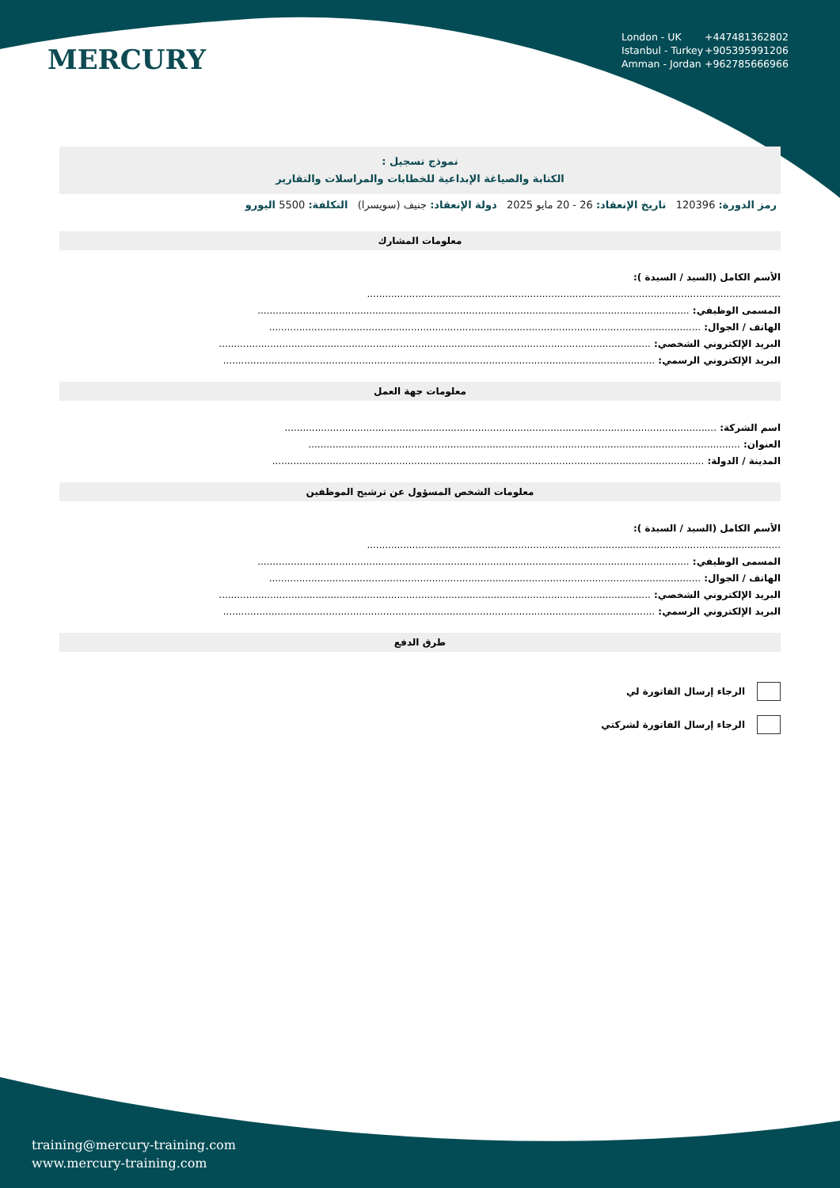MERCURY
London - UK +447481362802
Istanbul - Turkey +905395991206
Amman - Jordan +962785666966
نموذج تسجيل :
الكتابة والصياغة الإبداعية للخطابات والمراسلات والتقارير
رمز الدورة: 120396 تاريخ الإنعقاد: 26 - 20 مايو 2025 دولة الإنعقاد: جنيف (سويسرا) التكلفة: 5500 اليورو
معلومات المشارك
الأسم الكامل (السيد / السيدة ):
.........................................................................................................................................
المسمى الوظيفي: ...............................................................................................................................................
الهاتف / الجوال: ...............................................................................................................................................
البريد الإلكتروني الشخصي: ...............................................................................................................................................
البريد الإلكتروني الرسمي: ...............................................................................................................................................
معلومات جهة العمل
اسم الشركة: ...............................................................................................................................................
العنوان: ...............................................................................................................................................
المدينة / الدولة: ...............................................................................................................................................
معلومات الشخص المسؤول عن ترشيح الموظفين
الأسم الكامل (السيد / السيدة ):
.........................................................................................................................................
المسمى الوظيفي: ...............................................................................................................................................
الهاتف / الجوال: ...............................................................................................................................................
البريد الإلكتروني الشخصي: ...............................................................................................................................................
البريد الإلكتروني الرسمي: ...............................................................................................................................................
طرق الدفع
الرجاء إرسال الفاتورة لي
الرجاء إرسال الفاتورة لشركتي
training@mercury-training.com
www.mercury-training.com